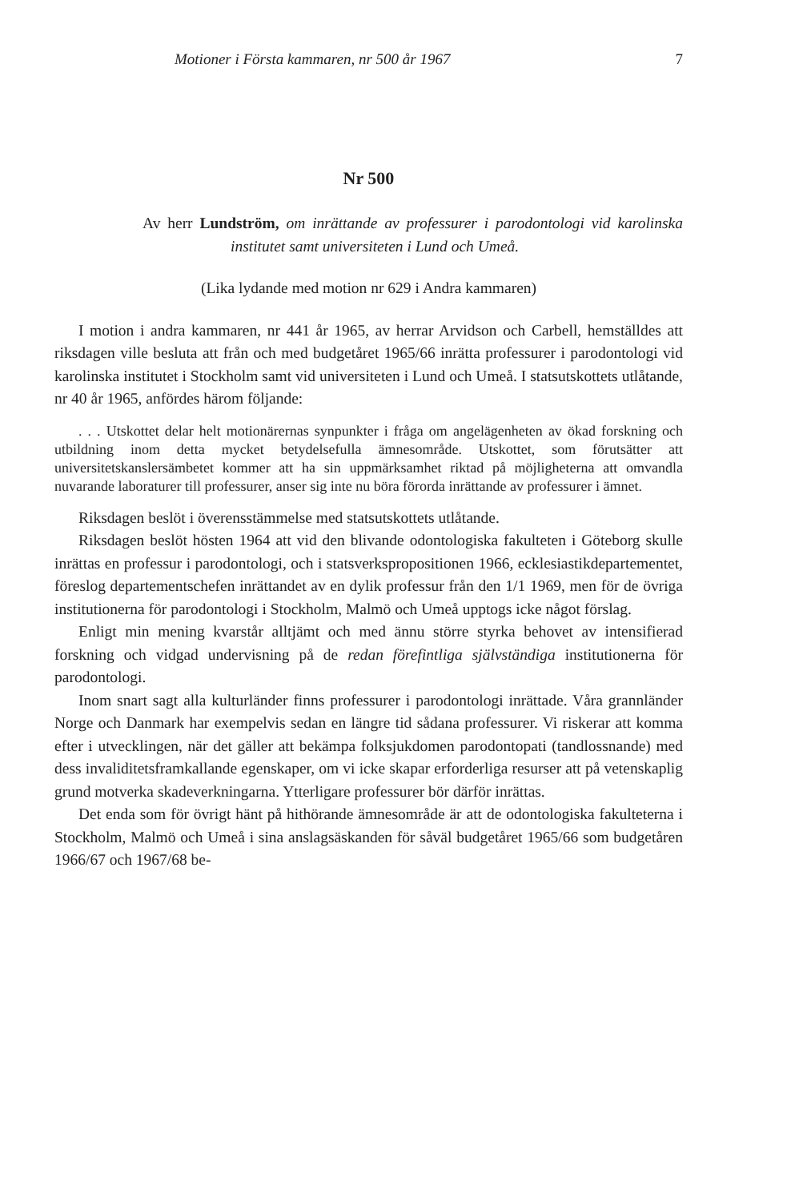Motioner i Första kammaren, nr 500 år 1967 7
Nr 500
Av herr Lundström, om inrättande av professurer i parodontologi vid karolinska institutet samt universiteten i Lund och Umeå.
(Lika lydande med motion nr 629 i Andra kammaren)
I motion i andra kammaren, nr 441 år 1965, av herrar Arvidson och Carbell, hemställdes att riksdagen ville besluta att från och med budgetåret 1965/66 inrätta professurer i parodontologi vid karolinska institutet i Stockholm samt vid universiteten i Lund och Umeå. I statsutskottets utlåtande, nr 40 år 1965, anfördes härom följande:
. . . Utskottet delar helt motionärernas synpunkter i fråga om angelägenheten av ökad forskning och utbildning inom detta mycket betydelsefulla ämnesområde. Utskottet, som förutsätter att universitetskanslersämbetet kommer att ha sin uppmärksamhet riktad på möjligheterna att omvandla nuvarande laboraturer till professurer, anser sig inte nu böra förorda inrättande av professurer i ämnet.
Riksdagen beslöt i överensstämmelse med statsutskottets utlåtande.
Riksdagen beslöt hösten 1964 att vid den blivande odontologiska fakulteten i Göteborg skulle inrättas en professur i parodontologi, och i statsverkspropositionen 1966, ecklesiastikdepartementet, föreslog departementschefen inrättandet av en dylik professur från den 1/1 1969, men för de övriga institutionerna för parodontologi i Stockholm, Malmö och Umeå upptogs icke något förslag.
Enligt min mening kvarstår alltjämt och med ännu större styrka behovet av intensifierad forskning och vidgad undervisning på de redan förefintliga självständiga institutionerna för parodontologi.
Inom snart sagt alla kulturländer finns professurer i parodontologi inrättade. Våra grannländer Norge och Danmark har exempelvis sedan en längre tid sådana professurer. Vi riskerar att komma efter i utvecklingen, när det gäller att bekämpa folksjukdomen parodontopati (tandlossnande) med dess invaliditetsframkallande egenskaper, om vi icke skapar erforderliga resurser att på vetenskaplig grund motverka skadeverkningarna. Ytterligare professurer bör därför inrättas.
Det enda som för övrigt hänt på hithörande ämnesområde är att de odontologiska fakulteterna i Stockholm, Malmö och Umeå i sina anslagsäskanden för såväl budgetåret 1965/66 som budgetåren 1966/67 och 1967/68 be-